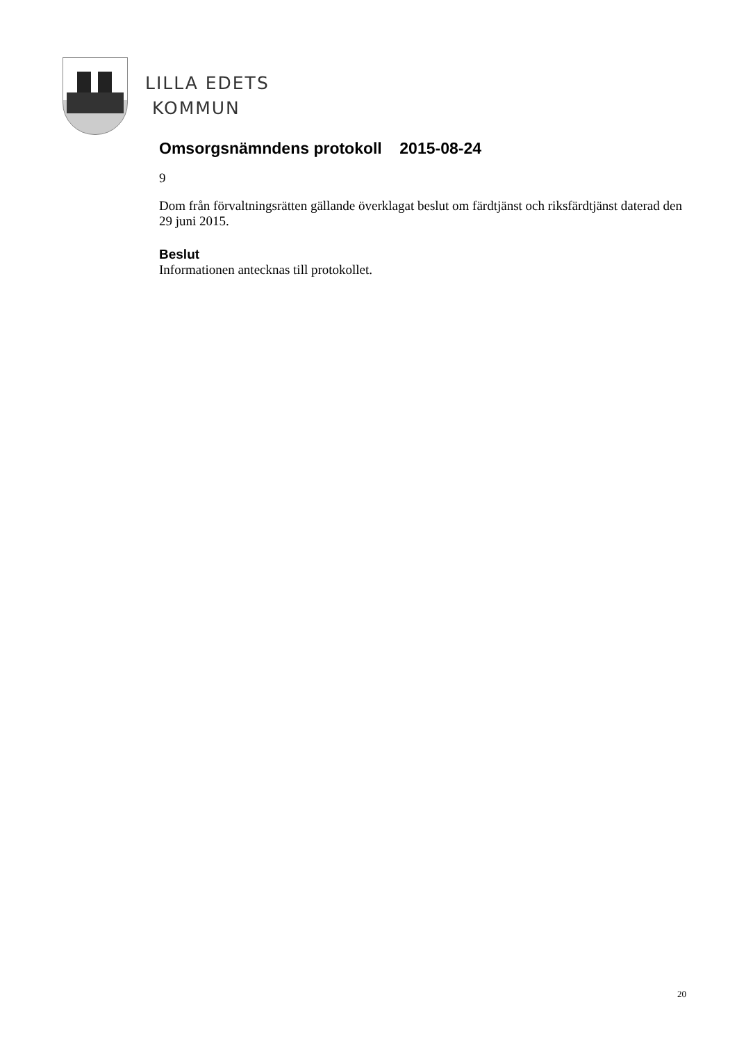LILLA EDETS
KOMMUN
Omsorgsnämndens protokoll 2015-08-24
9
Dom från förvaltningsrätten gällande överklagat beslut om färdtjänst och riksfärdtjänst daterad den 29 juni 2015.
Beslut
Informationen antecknas till protokollet.
20